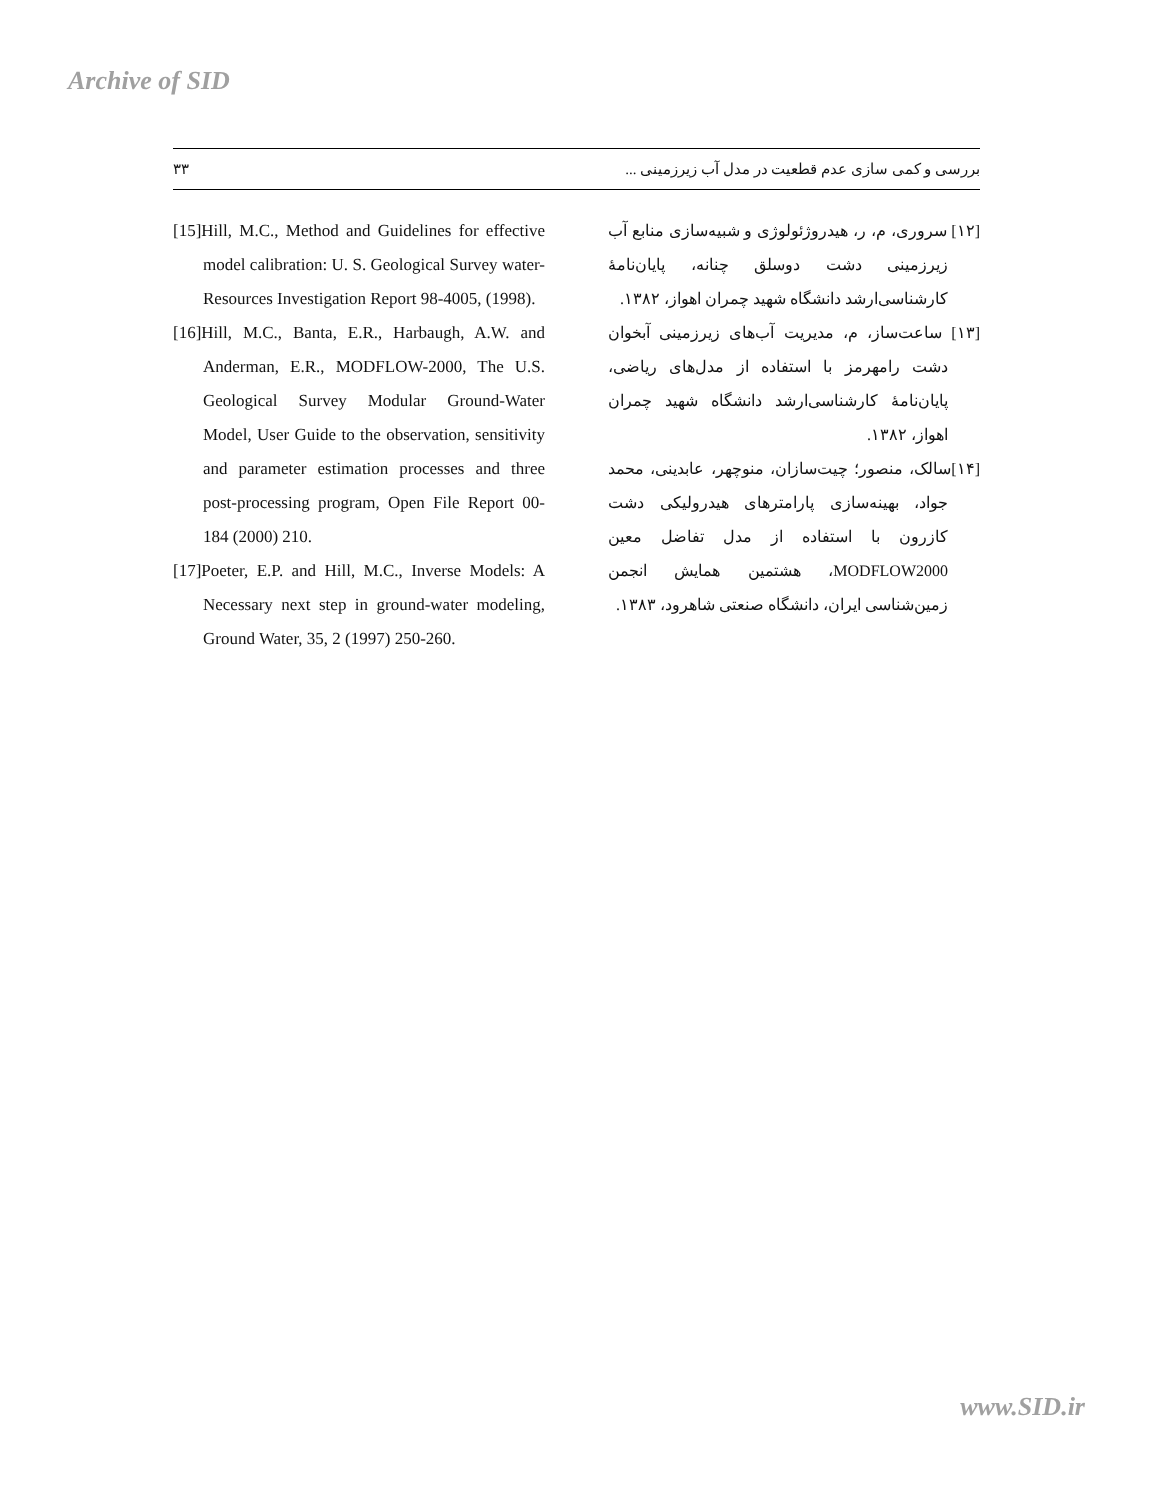Archive of SID
۳۳ بررسی و کمی سازی عدم قطعیت در مدل آب زیرزمینی ...
[15]Hill, M.C., Method and Guidelines for effective model calibration: U. S. Geological Survey water-Resources Investigation Report 98-4005, (1998).
[16]Hill, M.C., Banta, E.R., Harbaugh, A.W. and Anderman, E.R., MODFLOW-2000, The U.S. Geological Survey Modular Ground-Water Model, User Guide to the observation, sensitivity and parameter estimation processes and three post-processing program, Open File Report 00-184 (2000) 210.
[17]Poeter, E.P. and Hill, M.C., Inverse Models: A Necessary next step in ground-water modeling, Ground Water, 35, 2 (1997) 250-260.
[۱۲] سروری، م، ر، هیدروژئولوژی و شبیه‌سازی منابع آب زیرزمینی دشت دوسلق چنانه، پایان‌نامهٔ کارشناسی‌ارشد دانشگاه شهید چمران اهواز، ۱۳۸۲.
[۱۳] ساعت‌ساز، م، مدیریت آب‌های زیرزمینی آبخوان دشت رامهرمز با استفاده از مدل‌های ریاضی، پایان‌نامهٔ کارشناسی‌ارشد دانشگاه شهید چمران اهواز، ۱۳۸۲.
[۱۴]سالک، منصور؛ چیت‌سازان، منوچهر، عابدینی، محمد جواد، بهینه‌سازی پارامترهای هیدرولیکی دشت کازرون با استفاده از مدل تفاضل معین MODFLOW2000، هشتمین همایش انجمن زمین‌شناسی ایران، دانشگاه صنعتی شاهرود، ۱۳۸۳.
www.SID.ir